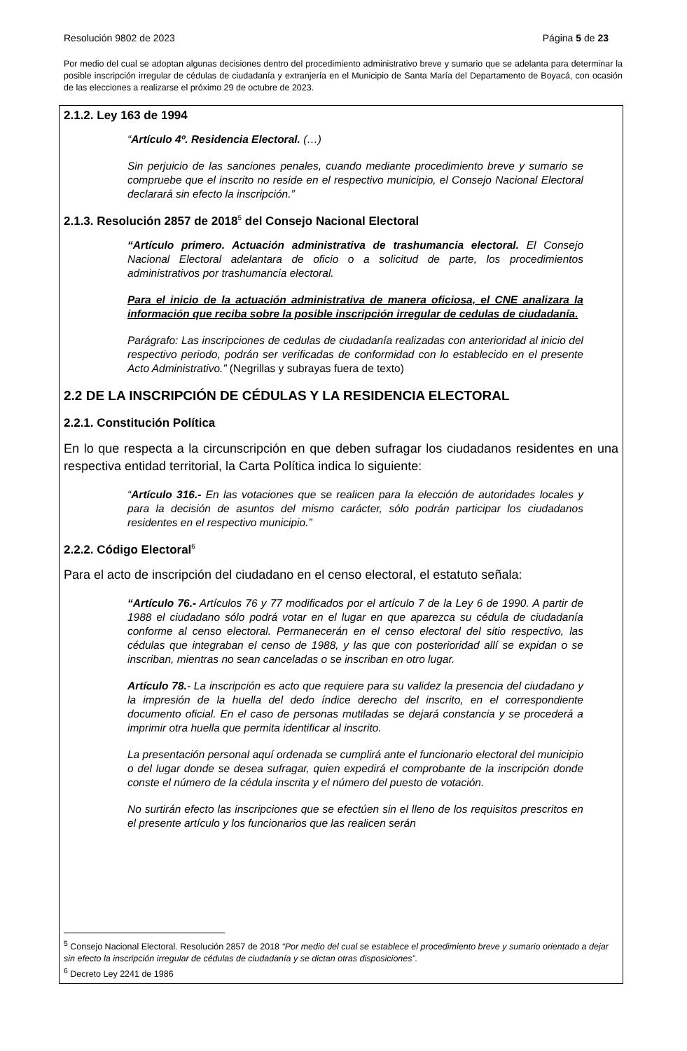Resolución 9802 de 2023 Página 5 de 23
Por medio del cual se adoptan algunas decisiones dentro del procedimiento administrativo breve y sumario que se adelanta para determinar la posible inscripción irregular de cédulas de ciudadanía y extranjería en el Municipio de Santa María del Departamento de Boyacá, con ocasión de las elecciones a realizarse el próximo 29 de octubre de 2023.
2.1.2. Ley 163 de 1994
“Artículo 4º. Residencia Electoral. (…)
Sin perjuicio de las sanciones penales, cuando mediante procedimiento breve y sumario se compruebe que el inscrito no reside en el respectivo municipio, el Consejo Nacional Electoral declarará sin efecto la inscripción.”
2.1.3. Resolución 2857 de 2018<sup>5</sup> del Consejo Nacional Electoral
“Artículo primero. Actuación administrativa de trashumancia electoral. El Consejo Nacional Electoral adelantara de oficio o a solicitud de parte, los procedimientos administrativos por trashumancia electoral.
Para el inicio de la actuación administrativa de manera oficiosa, el CNE analizara la información que reciba sobre la posible inscripción irregular de cedulas de ciudadanía.
Parágrafo: Las inscripciones de cedulas de ciudadanía realizadas con anterioridad al inicio del respectivo periodo, podrán ser verificadas de conformidad con lo establecido en el presente Acto Administrativo.” (Negrillas y subrayas fuera de texto)
2.2 DE LA INSCRIPCIÓN DE CÉDULAS Y LA RESIDENCIA ELECTORAL
2.2.1. Constitución Política
En lo que respecta a la circunscripción en que deben sufragar los ciudadanos residentes en una respectiva entidad territorial, la Carta Política indica lo siguiente:
“Artículo 316.- En las votaciones que se realicen para la elección de autoridades locales y para la decisión de asuntos del mismo carácter, sólo podrán participar los ciudadanos residentes en el respectivo municipio.”
2.2.2. Código Electoral<sup>6</sup>
Para el acto de inscripción del ciudadano en el censo electoral, el estatuto señala:
“Artículo 76.- Artículos 76 y 77 modificados por el artículo 7 de la Ley 6 de 1990. A partir de 1988 el ciudadano sólo podrá votar en el lugar en que aparezca su cédula de ciudadanía conforme al censo electoral. Permanecerán en el censo electoral del sitio respectivo, las cédulas que integraban el censo de 1988, y las que con posterioridad allí se expidan o se inscriban, mientras no sean canceladas o se inscriban en otro lugar.
Artículo 78.- La inscripción es acto que requiere para su validez la presencia del ciudadano y la impresión de la huella del dedo índice derecho del inscrito, en el correspondiente documento oficial. En el caso de personas mutiladas se dejará constancia y se procederá a imprimir otra huella que permita identificar al inscrito.
La presentación personal aquí ordenada se cumplirá ante el funcionario electoral del municipio o del lugar donde se desea sufragar, quien expedirá el comprobante de la inscripción donde conste el número de la cédula inscrita y el número del puesto de votación.
No surtirán efecto las inscripciones que se efectúen sin el lleno de los requisitos prescritos en el presente artículo y los funcionarios que las realicen serán
<sup>5</sup> Consejo Nacional Electoral. Resolución 2857 de 2018 “Por medio del cual se establece el procedimiento breve y sumario orientado a dejar sin efecto la inscripción irregular de cédulas de ciudadanía y se dictan otras disposiciones”.
<sup>6</sup> Decreto Ley 2241 de 1986